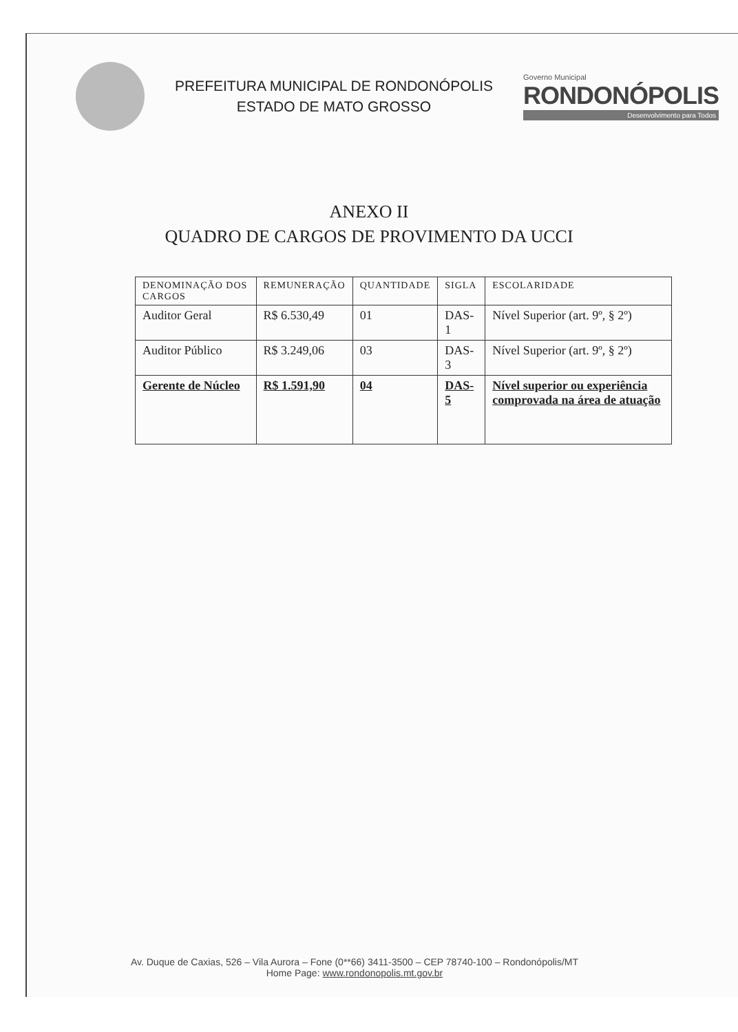PREFEITURA MUNICIPAL DE RONDONÓPOLIS
ESTADO DE MATO GROSSO
Governo Municipal
RONDONÓPOLIS
Desenvolvimento para Todos
ANEXO II
QUADRO DE CARGOS DE PROVIMENTO DA UCCI
| DENOMINAÇÃO DOS CARGOS | REMUNERAÇÃO | QUANTIDADE | SIGLA | ESCOLARIDADE |
| --- | --- | --- | --- | --- |
| Auditor Geral | R$ 6.530,49 | 01 | DAS-1 | Nível Superior (art. 9º, § 2º) |
| Auditor Público | R$ 3.249,06 | 03 | DAS-3 | Nível Superior (art. 9º, § 2º) |
| Gerente de Núcleo | R$ 1.591,90 | 04 | DAS-5 | Nível superior ou experiência comprovada na área de atuação |
Av. Duque de Caxias, 526 – Vila Aurora – Fone (0**66) 3411-3500 – CEP 78740-100 – Rondonópolis/MT
Home Page: www.rondonopolis.mt.gov.br